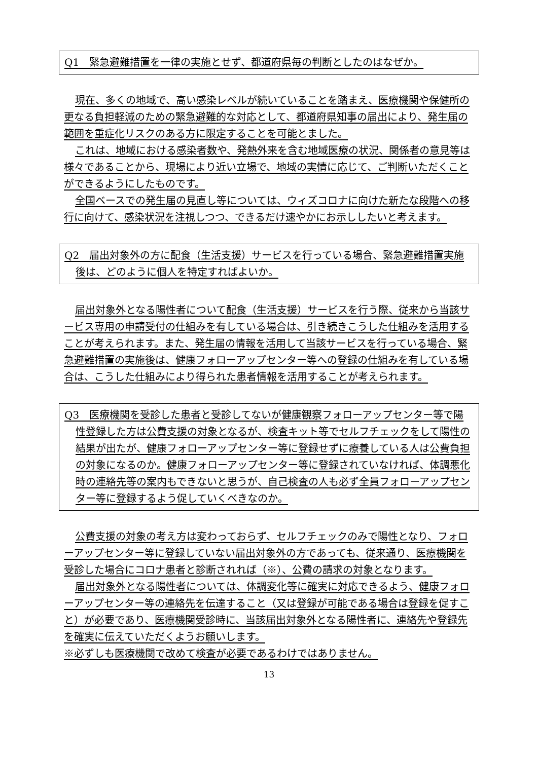Q1　緊急避難措置を一律の実施とせず、都道府県毎の判断としたのはなぜか。
現在、多くの地域で、高い感染レベルが続いていることを踏まえ、医療機関や保健所の更なる負担軽減のための緊急避難的な対応として、都道府県知事の届出により、発生届の範囲を重症化リスクのある方に限定することを可能とました。
これは、地域における感染者数や、発熱外来を含む地域医療の状況、関係者の意見等は様々であることから、現場により近い立場で、地域の実情に応じて、ご判断いただくことができるようにしたものです。
全国ベースでの発生届の見直し等については、ウィズコロナに向けた新たな段階への移行に向けて、感染状況を注視しつつ、できるだけ速やかにお示ししたいと考えます。
Q2　届出対象外の方に配食（生活支援）サービスを行っている場合、緊急避難措置実施後は、どのように個人を特定すればよいか。
届出対象外となる陽性者について配食（生活支援）サービスを行う際、従来から当該サービス専用の申請受付の仕組みを有している場合は、引き続きこうした仕組みを活用することが考えられます。また、発生届の情報を活用して当該サービスを行っている場合、緊急避難措置の実施後は、健康フォローアップセンター等への登録の仕組みを有している場合は、こうした仕組みにより得られた患者情報を活用することが考えられます。
Q3　医療機関を受診した患者と受診してないが健康観察フォローアップセンター等で陽性登録した方は公費支援の対象となるが、検査キット等でセルフチェックをして陽性の結果が出たが、健康フォローアップセンター等に登録せずに療養している人は公費負担の対象になるのか。健康フォローアップセンター等に登録されていなければ、体調悪化時の連絡先等の案内もできないと思うが、自己検査の人も必ず全員フォローアップセンター等に登録するよう促していくべきなのか。
公費支援の対象の考え方は変わっておらず、セルフチェックのみで陽性となり、フォローアップセンター等に登録していない届出対象外の方であっても、従来通り、医療機関を受診した場合にコロナ患者と診断されれば（※）、公費の請求の対象となります。
届出対象外となる陽性者については、体調変化等に確実に対応できるよう、健康フォローアップセンター等の連絡先を伝達すること（又は登録が可能である場合は登録を促すこと）が必要であり、医療機関受診時に、当該届出対象外となる陽性者に、連絡先や登録先を確実に伝えていただくようお願いします。
※必ずしも医療機関で改めて検査が必要であるわけではありません。
13